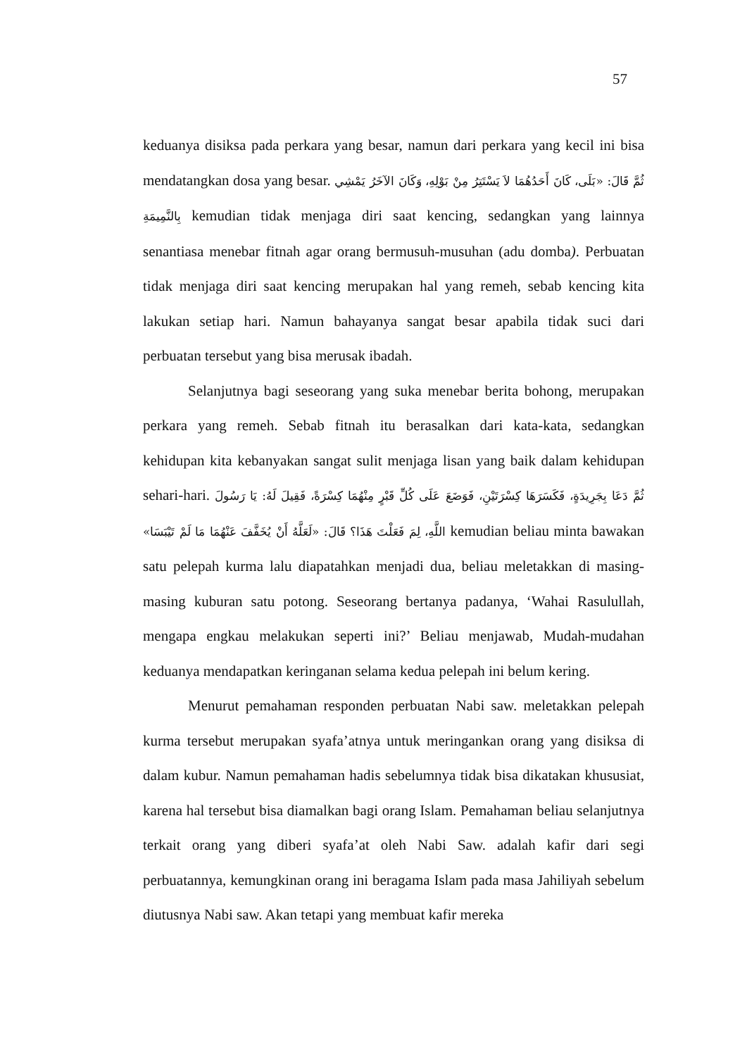57
keduanya disiksa pada perkara yang besar, namun dari perkara yang kecil ini bisa mendatangkan dosa yang besar. ثُمَّ قَالَ: «بَلَى، كَانَ أَحَدُهُمَا لاَ يَسْتَتِرُ مِنْ بَوْلِهِ، وَكَانَ الآخَرُ يَمْشِي بِالنَّمِيمَةِ kemudian tidak menjaga diri saat kencing, sedangkan yang lainnya senantiasa menebar fitnah agar orang bermusuh-musuhan (adu domba). Perbuatan tidak menjaga diri saat kencing merupakan hal yang remeh, sebab kencing kita lakukan setiap hari. Namun bahayanya sangat besar apabila tidak suci dari perbuatan tersebut yang bisa merusak ibadah.
Selanjutnya bagi seseorang yang suka menebar berita bohong, merupakan perkara yang remeh. Sebab fitnah itu berasalkan dari kata-kata, sedangkan kehidupan kita kebanyakan sangat sulit menjaga lisan yang baik dalam kehidupan sehari-hari. ثُمَّ دَعَا بِجَرِيدَةٍ، فَكَسَرَهَا كِسْرَتَيْنِ، فَوَضَعَ عَلَى كُلِّ قَبْرٍ مِنْهُمَا كِسْرَةً، فَقِيلَ لَهُ: يَا رَسُولَ اللَّهِ، لِمَ فَعَلْتَ هَذَا؟ قَالَ: «لَعَلَّهُ أَنْ يُخَفَّفَ عَنْهُمَا مَا لَمْ تَيْبَسَا» kemudian beliau minta bawakan satu pelepah kurma lalu diapatahkan menjadi dua, beliau meletakkan di masing-masing kuburan satu potong. Seseorang bertanya padanya, ‘Wahai Rasulullah, mengapa engkau melakukan seperti ini?’ Beliau menjawab, Mudah-mudahan keduanya mendapatkan keringanan selama kedua pelepah ini belum kering.
Menurut pemahaman responden perbuatan Nabi saw. meletakkan pelepah kurma tersebut merupakan syafa’atnya untuk meringankan orang yang disiksa di dalam kubur. Namun pemahaman hadis sebelumnya tidak bisa dikatakan khususiat, karena hal tersebut bisa diamalkan bagi orang Islam. Pemahaman beliau selanjutnya terkait orang yang diberi syafa’at oleh Nabi Saw. adalah kafir dari segi perbuatannya, kemungkinan orang ini beragama Islam pada masa Jahiliyah sebelum diutusnya Nabi saw. Akan tetapi yang membuat kafir mereka